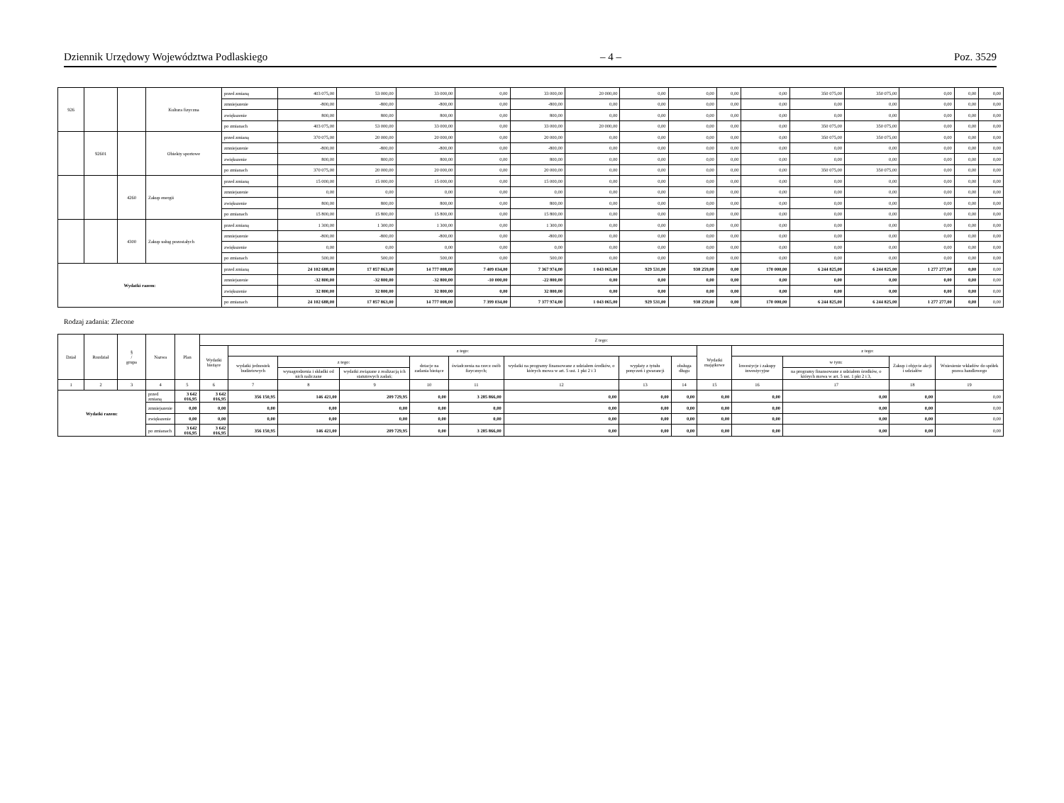Dziennik Urzędowy Województwa Podlaskiego – 4 – Poz. 3529
| 926 | | | Kultura fizyczna | przed zmianą | 403 075,00 | 53 000,00 | 33 000,00 | 0,00 | 33 000,00 | 20 000,00 | 0,00 | 0,00 | 0,00 | 0,00 | 350 075,00 | 350 075,00 | 0,00 | 0,00 | 0,00 |
| | | | | zmniejszenie | -800,00 | -800,00 | -800,00 | 0,00 | -800,00 | 0,00 | 0,00 | 0,00 | 0,00 | 0,00 | 0,00 | 0,00 | 0,00 | 0,00 | 0,00 |
| | | | | zwiększenie | 800,00 | 800,00 | 800,00 | 0,00 | 800,00 | 0,00 | 0,00 | 0,00 | 0,00 | 0,00 | 0,00 | 0,00 | 0,00 | 0,00 | 0,00 |
| | | | | po zmianach | 403 075,00 | 53 000,00 | 33 000,00 | 0,00 | 33 000,00 | 20 000,00 | 0,00 | 0,00 | 0,00 | 0,00 | 350 075,00 | 350 075,00 | 0,00 | 0,00 | 0,00 |
| | 92601 | | Obiekty sportowe | przed zmianą | 370 075,00 | 20 000,00 | 20 000,00 | 0,00 | 20 000,00 | 0,00 | 0,00 | 0,00 | 0,00 | 0,00 | 350 075,00 | 350 075,00 | 0,00 | 0,00 | 0,00 |
| | | | | zmniejszenie | -800,00 | -800,00 | -800,00 | 0,00 | -800,00 | 0,00 | 0,00 | 0,00 | 0,00 | 0,00 | 0,00 | 0,00 | 0,00 | 0,00 | 0,00 |
| | | | | zwiększenie | 800,00 | 800,00 | 800,00 | 0,00 | 800,00 | 0,00 | 0,00 | 0,00 | 0,00 | 0,00 | 0,00 | 0,00 | 0,00 | 0,00 | 0,00 |
| | | | | po zmianach | 370 075,00 | 20 000,00 | 20 000,00 | 0,00 | 20 000,00 | 0,00 | 0,00 | 0,00 | 0,00 | 0,00 | 350 075,00 | 350 075,00 | 0,00 | 0,00 | 0,00 |
| | | 4260 | Zakup energii | przed zmianą | 15 000,00 | 15 000,00 | 15 000,00 | 0,00 | 15 000,00 | 0,00 | 0,00 | 0,00 | 0,00 | 0,00 | 0,00 | 0,00 | 0,00 | 0,00 | 0,00 |
| | | | | zmniejszenie | 0,00 | 0,00 | 0,00 | 0,00 | 0,00 | 0,00 | 0,00 | 0,00 | 0,00 | 0,00 | 0,00 | 0,00 | 0,00 | 0,00 | 0,00 |
| | | | | zwiększenie | 800,00 | 800,00 | 800,00 | 0,00 | 800,00 | 0,00 | 0,00 | 0,00 | 0,00 | 0,00 | 0,00 | 0,00 | 0,00 | 0,00 | 0,00 |
| | | | | po zmianach | 15 800,00 | 15 800,00 | 15 800,00 | 0,00 | 15 800,00 | 0,00 | 0,00 | 0,00 | 0,00 | 0,00 | 0,00 | 0,00 | 0,00 | 0,00 | 0,00 |
| | | 4300 | Zakup usług pozostałych | przed zmianą | 1 300,00 | 1 300,00 | 1 300,00 | 0,00 | 1 300,00 | 0,00 | 0,00 | 0,00 | 0,00 | 0,00 | 0,00 | 0,00 | 0,00 | 0,00 | 0,00 |
| | | | | zmniejszenie | -800,00 | -800,00 | -800,00 | 0,00 | -800,00 | 0,00 | 0,00 | 0,00 | 0,00 | 0,00 | 0,00 | 0,00 | 0,00 | 0,00 | 0,00 |
| | | | | zwiększenie | 0,00 | 0,00 | 0,00 | 0,00 | 0,00 | 0,00 | 0,00 | 0,00 | 0,00 | 0,00 | 0,00 | 0,00 | 0,00 | 0,00 | 0,00 |
| | | | | po zmianach | 500,00 | 500,00 | 500,00 | 0,00 | 500,00 | 0,00 | 0,00 | 0,00 | 0,00 | 0,00 | 0,00 | 0,00 | 0,00 | 0,00 | 0,00 |
| Wydatki razem: | | | | przed zmianą | 24 102 688,00 | 17 857 863,00 | 14 777 008,00 | 7 409 034,00 | 7 367 974,00 | 1 043 065,00 | 929 531,00 | 938 259,00 | 0,00 | 170 000,00 | 6 244 825,00 | 6 244 825,00 | 1 277 277,00 | 0,00 | 0,00 |
| | | | | zmniejszenie | -32 800,00 | -32 800,00 | -32 800,00 | -10 000,00 | -22 800,00 | 0,00 | 0,00 | 0,00 | 0,00 | 0,00 | 0,00 | 0,00 | 0,00 | 0,00 | 0,00 |
| | | | | zwiększenie | 32 800,00 | 32 800,00 | 32 800,00 | 0,00 | 32 800,00 | 0,00 | 0,00 | 0,00 | 0,00 | 0,00 | 0,00 | 0,00 | 0,00 | 0,00 | 0,00 |
| | | | | po zmianach | 24 102 688,00 | 17 857 863,00 | 14 777 008,00 | 7 399 034,00 | 7 377 974,00 | 1 043 065,00 | 929 531,00 | 938 259,00 | 0,00 | 170 000,00 | 6 244 825,00 | 6 244 825,00 | 1 277 277,00 | 0,00 | 0,00 |
Rodzaj zadania: Zlecone
| Dział | Rozdział | § / grupa | Nazwa | | Plan | Z tego: | | | | | | | | | | | | | |
| --- | --- | --- | --- | --- | --- | --- | --- | --- | --- | --- | --- | --- | --- | --- | --- | --- | --- | --- | --- |
| | | | | | | Wydatki bieżące | z tego: | | | | | | | | Wydatki majątkowe | z tego: | | | |
| | | | | | | | wydatki jednostek budżetowych | z tego: | | dotacje na zadania bieżące | świadczenia na rzecz osób fizycznych; | wydatki na programy finansowane z udziałem środków, o których mowa w art. 5 ust. 1 pkt 2 i 3 | wypłaty z tytułu poręczeń i gwarancji | obsługa długu | | Inwestycje i zakupy inwestycyjne | w tym: | Zakup i objęcie akcji i udziałów | Wniesienie wkładów do spółek prawa handlowego |
| | | | | | | | | wynagrodzenia i składki od nich naliczane | wydatki związane z realizacją ich statutowych zadań; | | | | | | | | na programy finansowane z udziałem środków, o których mowa w art. 5 ust. 1 pkt 2 i 3, | | |
| 1 | 2 | 3 | 4 | | 5 | 6 | 7 | 8 | 9 | 10 | 11 | 12 | 13 | 14 | 15 | 16 | 17 | 18 | 19 |
| Wydatki razem: | | | | przed zmianą | 3 642 016,95 | 3 642 016,95 | 356 150,95 | 146 421,00 | 209 729,95 | 0,00 | 3 285 866,00 | 0,00 | 0,00 | 0,00 | 0,00 | 0,00 | 0,00 | 0,00 | 0,00 |
| | | | | zmniejszenie | 0,00 | 0,00 | 0,00 | 0,00 | 0,00 | 0,00 | 0,00 | 0,00 | 0,00 | 0,00 | 0,00 | 0,00 | 0,00 | 0,00 | 0,00 |
| | | | | zwiększenie | 0,00 | 0,00 | 0,00 | 0,00 | 0,00 | 0,00 | 0,00 | 0,00 | 0,00 | 0,00 | 0,00 | 0,00 | 0,00 | 0,00 | 0,00 |
| | | | | po zmianach | 3 642 016,95 | 3 642 016,95 | 356 150,95 | 146 421,00 | 209 729,95 | 0,00 | 3 285 866,00 | 0,00 | 0,00 | 0,00 | 0,00 | 0,00 | 0,00 | 0,00 | 0,00 |